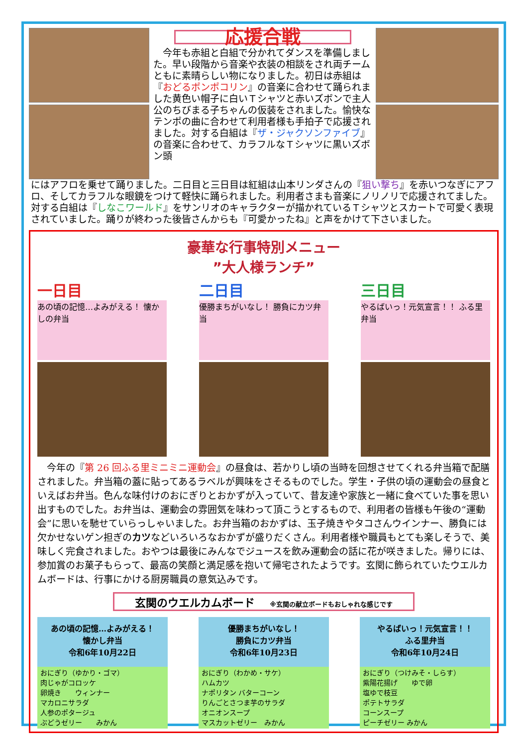応援合戦
　今年も赤組と白組で分かれてダンスを準備しました。早い段階から音楽や衣装の相談をされ両チームともに素晴らしい物になりました。初日は赤組は『おどるポンポコリン』の音楽に合わせて踊られました黄色い帽子に白いＴシャツと赤いズボンで主人公のちびまる子ちゃんの仮装をされました。愉快なテンポの曲に合わせて利用者様も手拍子で応援されました。対する白組は『ザ・ジャクソンファイブ』の音楽に合わせて、カラフルなＴシャツに黒いズボン頭
にはアフロを乗せて踊りました。二日目と三日目は紅組は山本リンダさんの『狙い撃ち』を赤いつなぎにアフロ、そしてカラフルな眼鏡をつけて軽快に踊られました。利用者さまも音楽にノリノリで応援されてました。対する白組は『しなこワールド』をサンリオのキャラクターが描かれているＴシャツとスカートで可愛く表現されていました。踊りが終わった後皆さんからも『可愛かったね』と声をかけて下さいました。
豪華な行事特別メニュー
”大人様ランチ”
一日目
あの頃の記憶…よみがえる！ 懐かしの弁当
二日目
優勝まちがいなし！ 勝負にカツ弁当
三日目
やるばいっ！元気宣言！！ ふる里弁当
　今年の『第 26 回ふる里ミニミニ運動会』の昼食は、若かりし頃の当時を回想させてくれる弁当箱で配膳されました。弁当箱の蓋に貼ってあるラベルが興味をさそるものでした。学生・子供の頃の運動会の昼食といえばお弁当。色んな味付けのおにぎりとおかずが入っていて、昔友達や家族と一緒に食べていた事を思い出すものでした。お弁当は、運動会の雰囲気を味わって頂こうとするもので、利用者の皆様も午後の“運動会”に思いを馳せていらっしゃいました。お弁当箱のおかずは、玉子焼きやタコさんウインナー、勝負には欠かせないゲン担ぎのカツなどいろいろなおかずが盛りだくさん。利用者様や職員もとても楽しそうで、美味しく完食されました。おやつは最後にみんなでジュースを飲み運動会の話に花が咲きました。帰りには、参加賞のお菓子もらって、最高の笑顔と満足感を抱いて帰宅されたようです。玄関に飾られていたウエルカムボードは、行事にかける厨房職員の意気込みです。
玄関のウエルカムボード ※玄関の献立ボードもおしゃれな感じです
あの頃の記憶…よみがえる！
懐かし弁当
令和6年10月22日
おにぎり（ゆかり・ゴマ）
肉じゃがコロッケ
卵焼き　　ウィンナー
マカロニサラダ
人参のポタージュ
ぶどうゼリー　　みかん
優勝まちがいなし！
勝負にカツ弁当
令和6年10月23日
おにぎり（わかめ・サケ）
ハムカツ
ナポリタン バターコーン
りんごとさつま芋のサラダ
オニオンスープ
マスカットゼリー　みかん
やるばいっ！元気宣言！！
ふる里弁当
令和6年10月24日
おにぎり（つけみそ・しらす）
紫陽花揚げ　　ゆで卵
塩ゆで枝豆
ポテトサラダ
コーンスープ
ピーチゼリー みかん